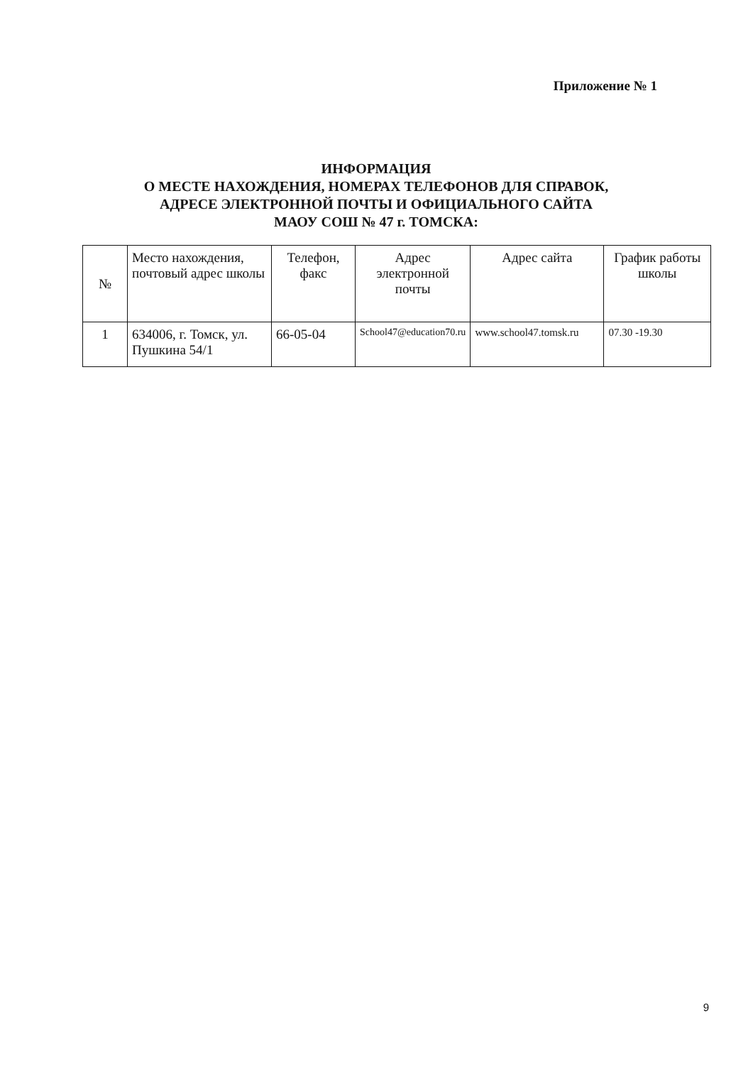Приложение № 1
ИНФОРМАЦИЯ
О МЕСТЕ НАХОЖДЕНИЯ, НОМЕРАХ ТЕЛЕФОНОВ ДЛЯ СПРАВОК, АДРЕСЕ ЭЛЕКТРОННОЙ ПОЧТЫ И ОФИЦИАЛЬНОГО САЙТА МАОУ СОШ № 47 г. ТОМСКА:
| № | Место нахождения, почтовый адрес школы | Телефон, факс | Адрес электронной почты | Адрес сайта | График работы школы |
| --- | --- | --- | --- | --- | --- |
| 1 | 634006, г. Томск, ул. Пушкина 54/1 | 66-05-04 | School47@education70.ru | www.school47.tomsk.ru | 07.30 -19.30 |
9